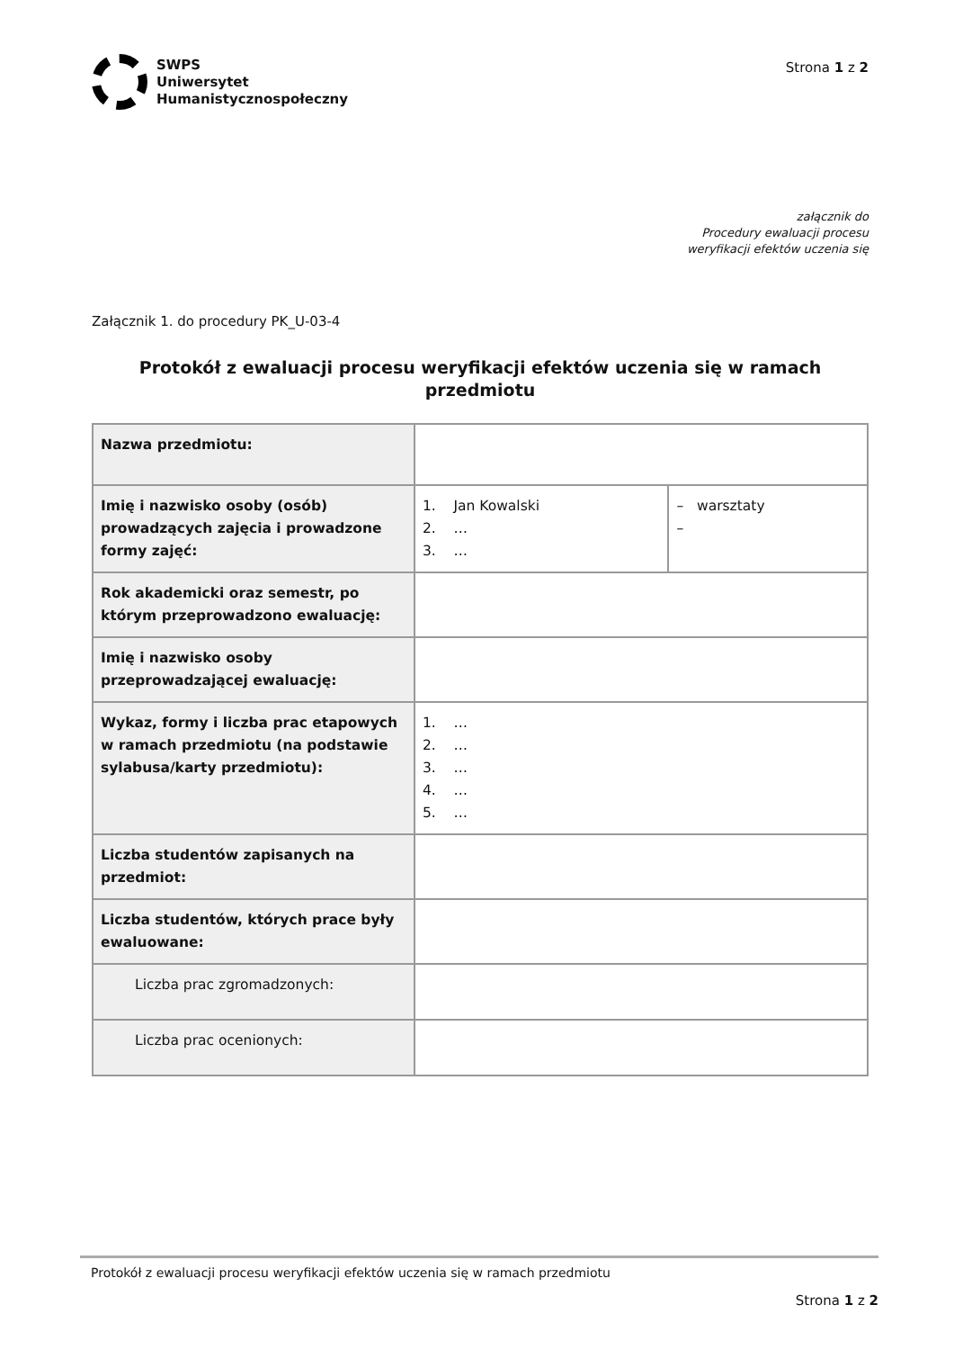SWPS
Uniwersytet
Humanistycznospołeczny
Strona 1 z 2
załącznik do
Procedury ewaluacji procesu
weryfikacji efektów uczenia się
Załącznik 1. do procedury PK_U-03-4
Protokół z ewaluacji procesu weryfikacji efektów uczenia się w ramach przedmiotu
| Nazwa przedmiotu: | | |
| Imię i nazwisko osoby (osób) prowadzących zajęcia i prowadzone formy zajęć: | 1. Jan Kowalski 2. … 3. … | – warsztaty – |
| Rok akademicki oraz semestr, po którym przeprowadzono ewaluację: | | |
| Imię i nazwisko osoby przeprowadzającej ewaluację: | | |
| Wykaz, formy i liczba prac etapowych w ramach przedmiotu (na podstawie sylabusa/karty przedmiotu): | 1. … 2. … 3. … 4. … 5. … | |
| Liczba studentów zapisanych na przedmiot: | | |
| Liczba studentów, których prace były ewaluowane: | | |
| Liczba prac zgromadzonych: | | |
| Liczba prac ocenionych: | | |
Protokół z ewaluacji procesu weryfikacji efektów uczenia się w ramach przedmiotu
Strona 1 z 2